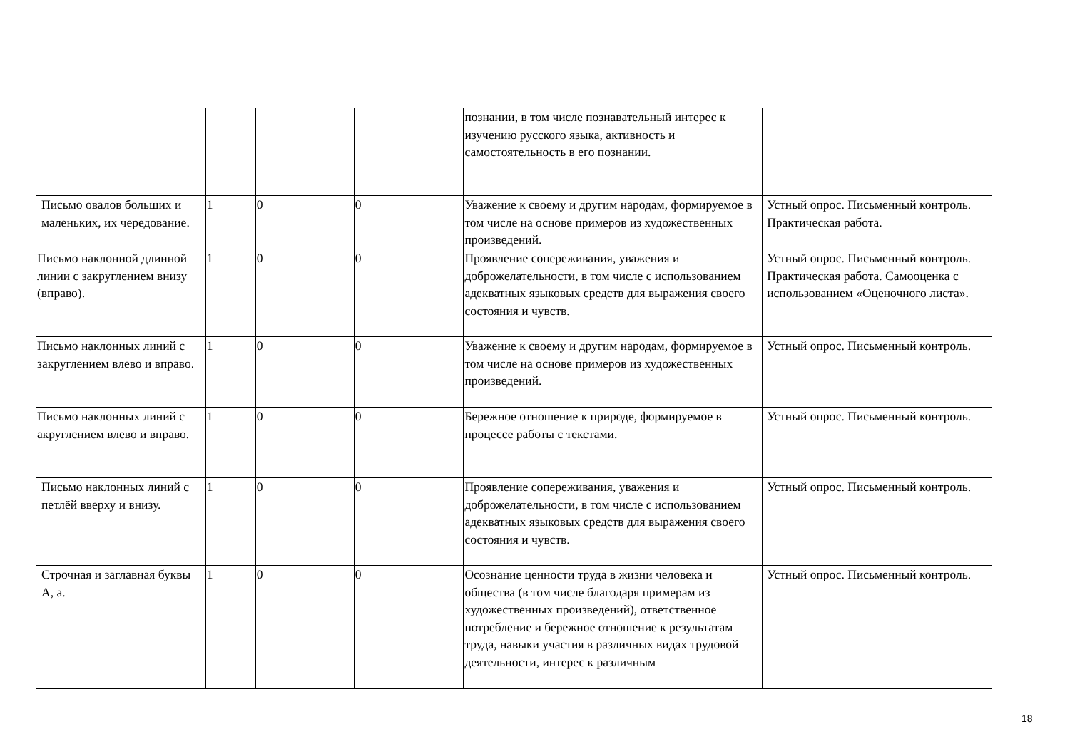| | | | | познании, в том числе познавательный интерес к изучению русского языка, активность и самостоятельность в его познании. | |
| Письмо овалов больших и маленьких, их чередование. | 1 | 0 | 0 | Уважение к своему и другим народам, формируемое в том числе на основе примеров из художественных произведений. | Устный опрос. Письменный контроль. Практическая работа. |
| Письмо наклонной длинной линии с закруглением внизу (вправо). | 1 | 0 | 0 | Проявление сопереживания, уважения и доброжелательности, в том числе с использованием адекватных языковых средств для выражения своего состояния и чувств. | Устный опрос. Письменный контроль. Практическая работа. Самооценка с использованием «Оценочного листа». |
| Письмо наклонных линий с закруглением влево и вправо. | 1 | 0 | 0 | Уважение к своему и другим народам, формируемое в том числе на основе примеров из художественных произведений. | Устный опрос. Письменный контроль. |
| Письмо наклонных линий с акруглением влево и вправо. | 1 | 0 | 0 | Бережное отношение к природе, формируемое в процессе работы с текстами. | Устный опрос. Письменный контроль. |
| Письмо наклонных линий с петлёй вверху и внизу. | 1 | 0 | 0 | Проявление сопереживания, уважения и доброжелательности, в том числе с использованием адекватных языковых средств для выражения своего состояния и чувств. | Устный опрос. Письменный контроль. |
| Строчная и заглавная буквы А, а. | 1 | 0 | 0 | Осознание ценности труда в жизни человека и общества (в том числе благодаря примерам из художественных произведений), ответственное потребление и бережное отношение к результатам труда, навыки участия в различных видах трудовой деятельности, интерес к различным | Устный опрос. Письменный контроль. |
18